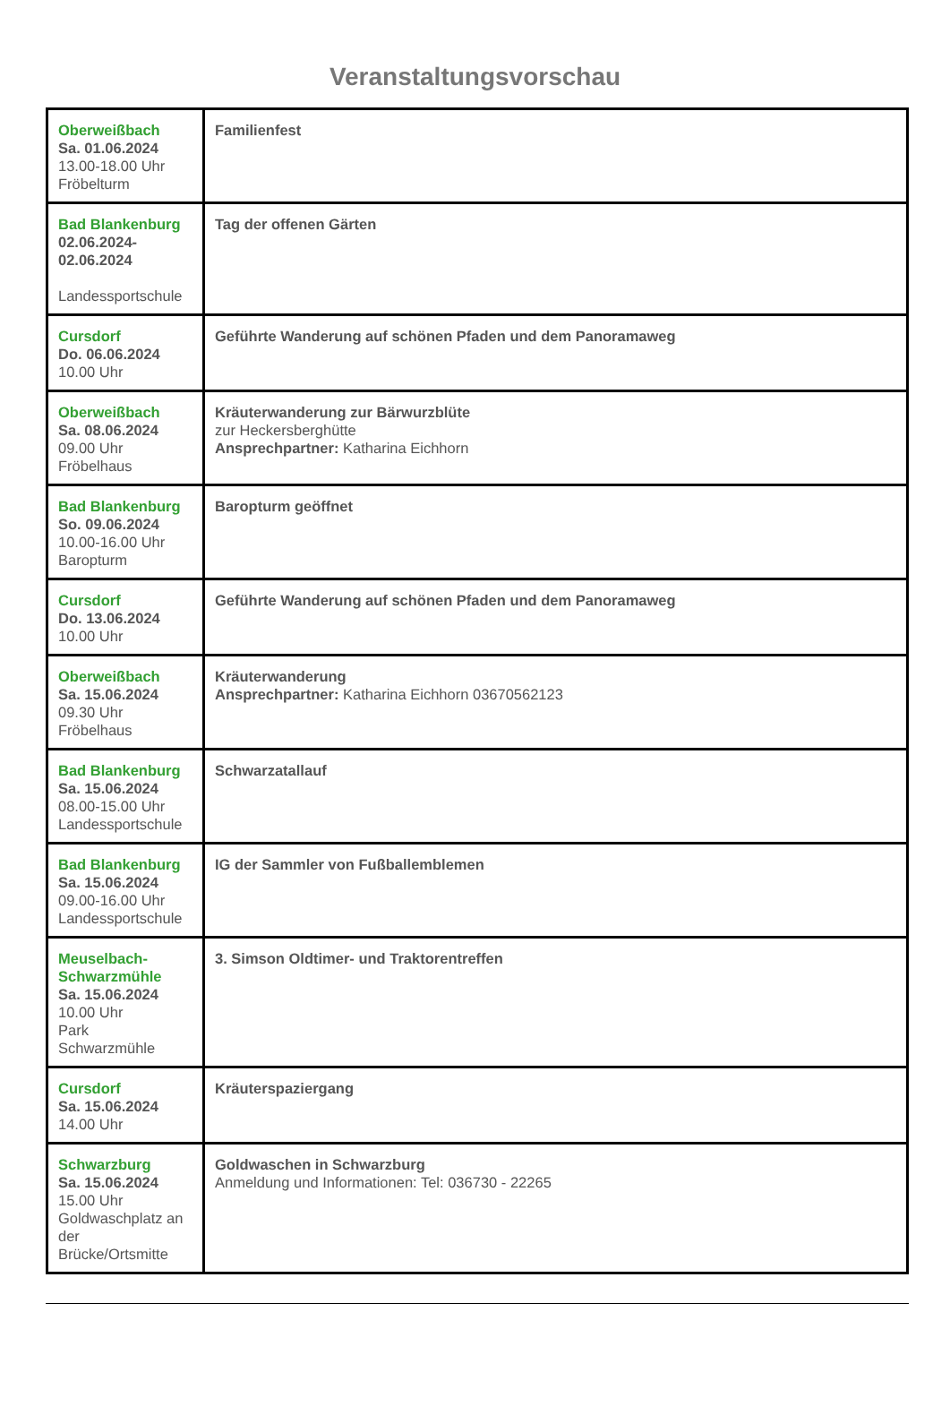Veranstaltungsvorschau
| Oberweißbach Sa. 01.06.2024 13.00-18.00 Uhr Fröbelturm | Familienfest |
| Bad Blankenburg 02.06.2024- 02.06.2024 Landessportschule | Tag der offenen Gärten |
| Cursdorf Do. 06.06.2024 10.00 Uhr | Geführte Wanderung auf schönen Pfaden und dem Panoramaweg |
| Oberweißbach Sa. 08.06.2024 09.00 Uhr Fröbelhaus | Kräuterwanderung zur Bärwurzblüte zur Heckersberghütte Ansprechpartner: Katharina Eichhorn |
| Bad Blankenburg So. 09.06.2024 10.00-16.00 Uhr Baropturm | Baropturm geöffnet |
| Cursdorf Do. 13.06.2024 10.00 Uhr | Geführte Wanderung auf schönen Pfaden und dem Panoramaweg |
| Oberweißbach Sa. 15.06.2024 09.30 Uhr Fröbelhaus | Kräuterwanderung Ansprechpartner: Katharina Eichhorn 03670562123 |
| Bad Blankenburg Sa. 15.06.2024 08.00-15.00 Uhr Landessportschule | Schwarzatallauf |
| Bad Blankenburg Sa. 15.06.2024 09.00-16.00 Uhr Landessportschule | IG der Sammler von Fußballemblemen |
| Meuselbach- Schwarzmühle Sa. 15.06.2024 10.00 Uhr Park Schwarzmühle | 3. Simson Oldtimer- und Traktorentreffen |
| Cursdorf Sa. 15.06.2024 14.00 Uhr | Kräuterspaziergang |
| Schwarzburg Sa. 15.06.2024 15.00 Uhr Goldwaschplatz an der Brücke/Ortsmitte | Goldwaschen in Schwarzburg Anmeldung und Informationen: Tel: 036730 - 22265 |